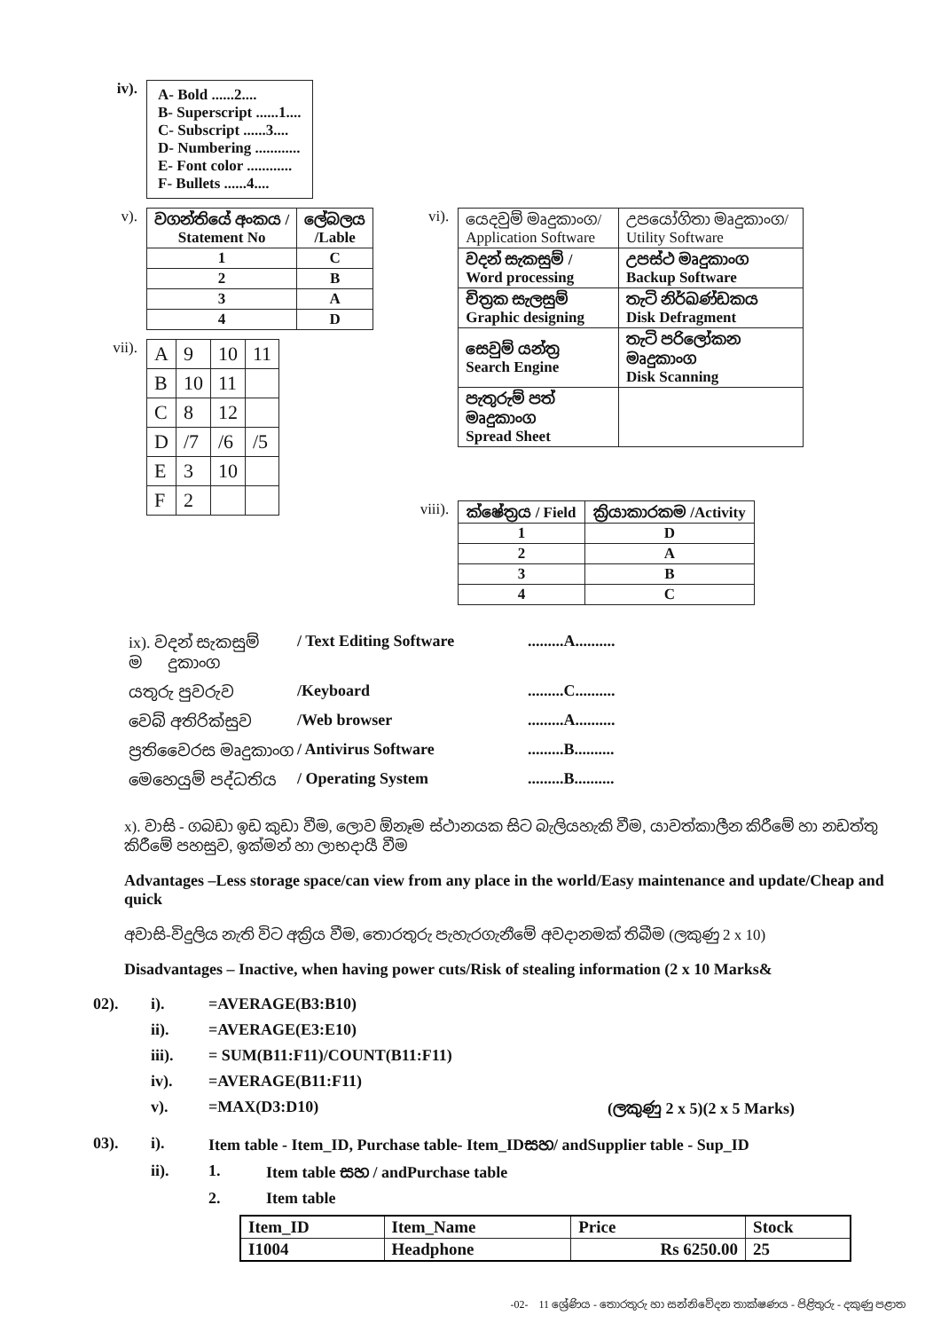iv).
| A- Bold ......2.... B- Superscript ......1.... C- Subscript ......3.... D- Numbering ............ E- Font color ............ F- Bullets ......4.... |
v).
| වගන්තියේ අංකය / Statement No | ලේබලය /Lable |
| 1 | C |
| 2 | B |
| 3 | A |
| 4 | D |
vii).
| A | 9 | 10 | 11 |
| B | 10 | 11 | |
| C | 8 | 12 | |
| D | /7 | /6 | /5 |
| E | 3 | 10 | |
| F | 2 | | |
vi).
| යෙදවුම් මෘදුකාංග/ Application Software | උපයෝගිතා මෘදුකාංග/ Utility Software |
| වදන් සැකසුම් / Word processing | උපස්ථ මෘදුකාංග Backup Software |
| චිත්‍රක සැලසුම් Graphic designing | තැටි නිර්ඛණ්ඩකය Disk Defragment |
| සෙවුම් යන්ත්‍ර Search Engine | තැටි පරිලෝකන මෘදුකාංග Disk Scanning |
| පැතුරුම් පත් මෘදුකාංග Spread Sheet | |
viii).
| ක්ෂේත්‍රය / Field | ක්‍රියාකාරකම /Activity |
| 1 | D |
| 2 | A |
| 3 | B |
| 4 | C |
ix). වදන් සැකසුම් ම�ෘදුකාංග / Text Editing Software.........A..........
යතුරු පුවරුව /Keyboard.........C..........
වෙබ් අතිරික්සුව /Web browser.........A..........
ප්‍රතිවෛරස මෘදුකාංග / Antivirus Software.........B..........
මෙහෙයුම් පද්ධතිය / Operating System.........B..........
x). වාසි - ගබඩා ඉඩ කුඩා වීම, ලොව ඕනෑම ස්ථානයක සිට බැලියහැකි වීම, යාවත්කාලීන කිරීමේ හා නඩත්තු කිරීමේ පහසුව, ඉක්මන් හා ලාභදායී වීම
Advantages –Less storage space/can view from any place in the world/Easy maintenance and update/Cheap and quick
අවාසි-විදුලිය නැති විට අක්‍රිය වීම, තොරතුරු පැහැරගැනීමේ අවදානමක් තිබීම (ලකුණු 2 x 10)
Disadvantages – Inactive, when having power cuts/Risk of stealing information (2 x 10 Marks&
02). i). =AVERAGE(B3:B10)
ii). =AVERAGE(E3:E10)
iii). = SUM(B11:F11)/COUNT(B11:F11)
iv). =AVERAGE(B11:F11)
v). =MAX(D3:D10) (ලකුණු 2 x 5)(2 x 5 Marks)
03). i). Item table - Item_ID, Purchase table- Item_IDසහ/ andSupplier table - Sup_ID
ii). 1. Item table සහ / andPurchase table
2. Item table
| Item_ID | Item_Name | Price | Stock |
| I1004 | Headphone | Rs 6250.00 | 25 |
-02- 11 ශ්‍රේණිය - තොරතුරු හා සන්නිවේදන තාක්ෂණය - පිළිතුරු - දකුණු පළාත